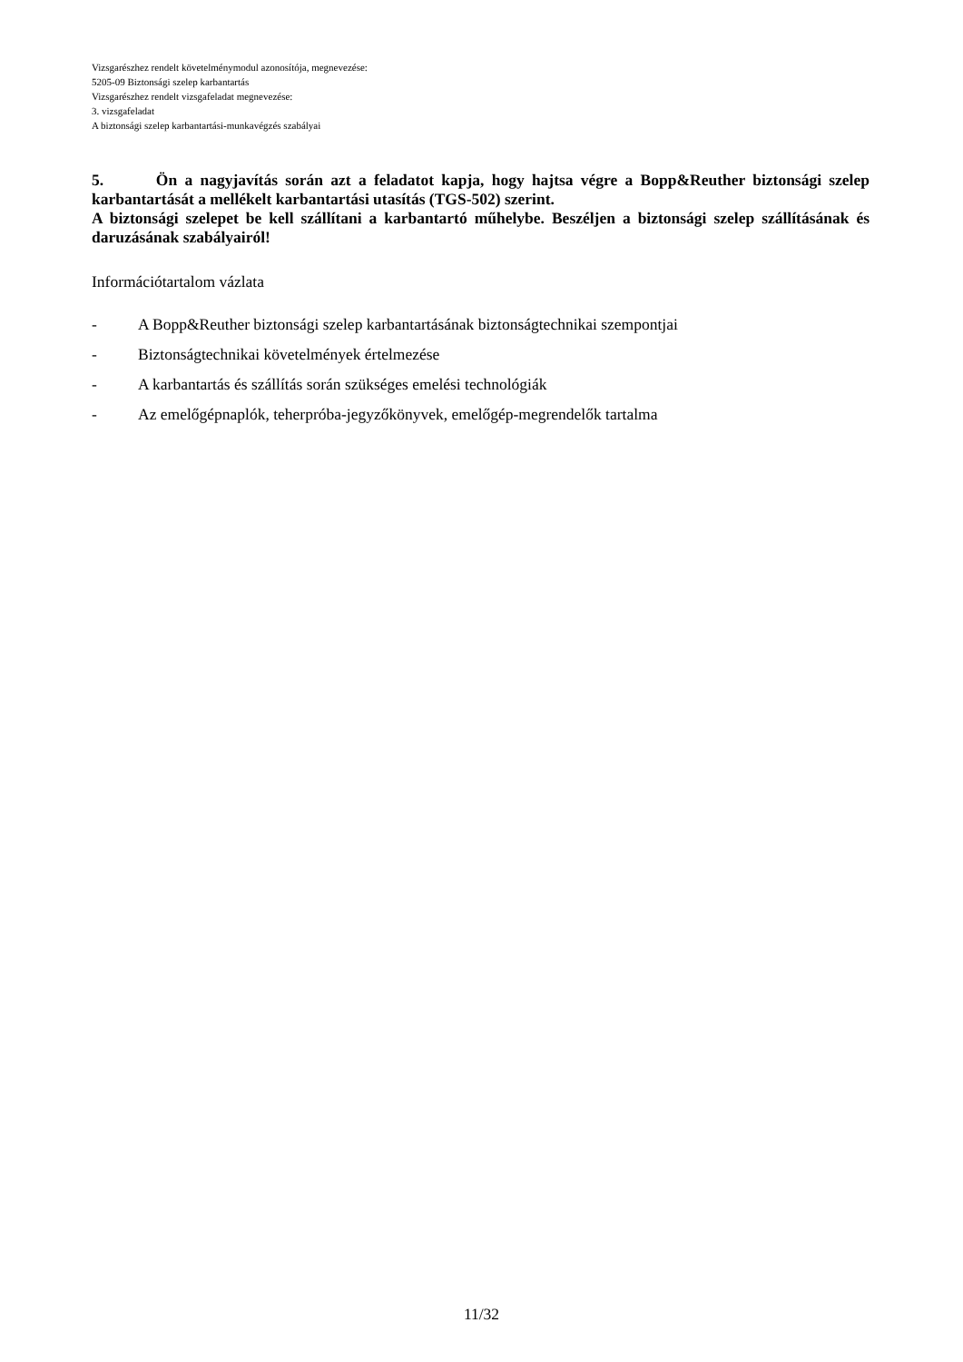Vizsgarészhez rendelt követelménymodul azonosítója, megnevezése:
5205-09 Biztonsági szelep karbantartás
Vizsgarészhez rendelt vizsgafeladat megnevezése:
3. vizsgafeladat
A biztonsági szelep karbantartási-munkavégzés szabályai
5. Ön a nagyjavítás során azt a feladatot kapja, hogy hajtsa végre a Bopp&Reuther biztonsági szelep karbantartását a mellékelt karbantartási utasítás (TGS-502) szerint.
A biztonsági szelepet be kell szállítani a karbantartó műhelybe. Beszéljen a biztonsági szelep szállításának és daruzásának szabályairól!
Információtartalom vázlata
- A Bopp&Reuther biztonsági szelep karbantartásának biztonságtechnikai szempontjai
- Biztonságtechnikai követelmények értelmezése
- A karbantartás és szállítás során szükséges emelési technológiák
- Az emelőgépnaplók, teherpróba-jegyzőkönyvek, emelőgép-megrendelők tartalma
11/32